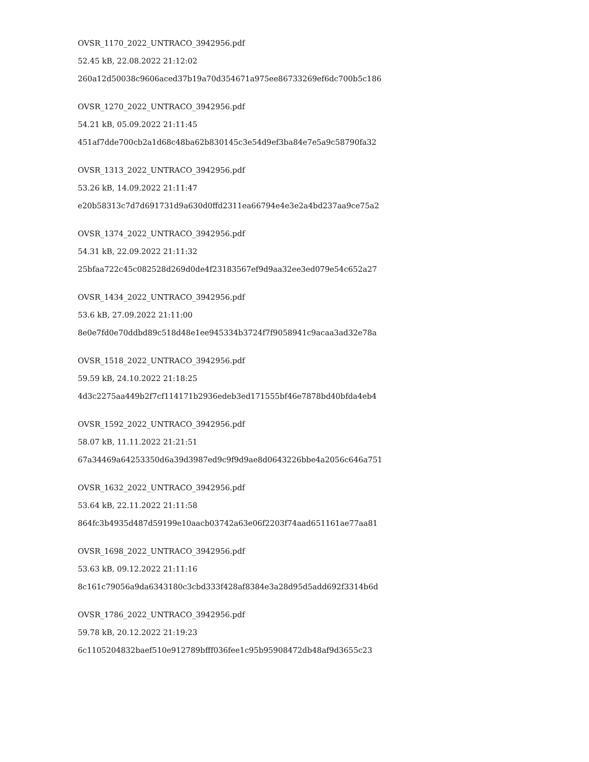OVSR_1170_2022_UNTRACO_3942956.pdf
52.45 kB, 22.08.2022 21:12:02
260a12d50038c9606aced37b19a70d354671a975ee86733269ef6dc700b5c186
OVSR_1270_2022_UNTRACO_3942956.pdf
54.21 kB, 05.09.2022 21:11:45
451af7dde700cb2a1d68c48ba62b830145c3e54d9ef3ba84e7e5a9c58790fa32
OVSR_1313_2022_UNTRACO_3942956.pdf
53.26 kB, 14.09.2022 21:11:47
e20b58313c7d7d691731d9a630d0ffd2311ea66794e4e3e2a4bd237aa9ce75a2
OVSR_1374_2022_UNTRACO_3942956.pdf
54.31 kB, 22.09.2022 21:11:32
25bfaa722c45c082528d269d0de4f23183567ef9d9aa32ee3ed079e54c652a27
OVSR_1434_2022_UNTRACO_3942956.pdf
53.6 kB, 27.09.2022 21:11:00
8e0e7fd0e70ddbd89c518d48e1ee945334b3724f7f9058941c9acaa3ad32e78a
OVSR_1518_2022_UNTRACO_3942956.pdf
59.59 kB, 24.10.2022 21:18:25
4d3c2275aa449b2f7cf114171b2936edeb3ed171555bf46e7878bd40bfda4eb4
OVSR_1592_2022_UNTRACO_3942956.pdf
58.07 kB, 11.11.2022 21:21:51
67a34469a64253350d6a39d3987ed9c9f9d9ae8d0643226bbe4a2056c646a751
OVSR_1632_2022_UNTRACO_3942956.pdf
53.64 kB, 22.11.2022 21:11:58
864fc3b4935d487d59199e10aacb03742a63e06f2203f74aad651161ae77aa81
OVSR_1698_2022_UNTRACO_3942956.pdf
53.63 kB, 09.12.2022 21:11:16
8c161c79056a9da6343180c3cbd333f428af8384e3a28d95d5add692f3314b6d
OVSR_1786_2022_UNTRACO_3942956.pdf
59.78 kB, 20.12.2022 21:19:23
6c1105204832baef510e912789bfff036fee1c95b95908472db48af9d3655c23